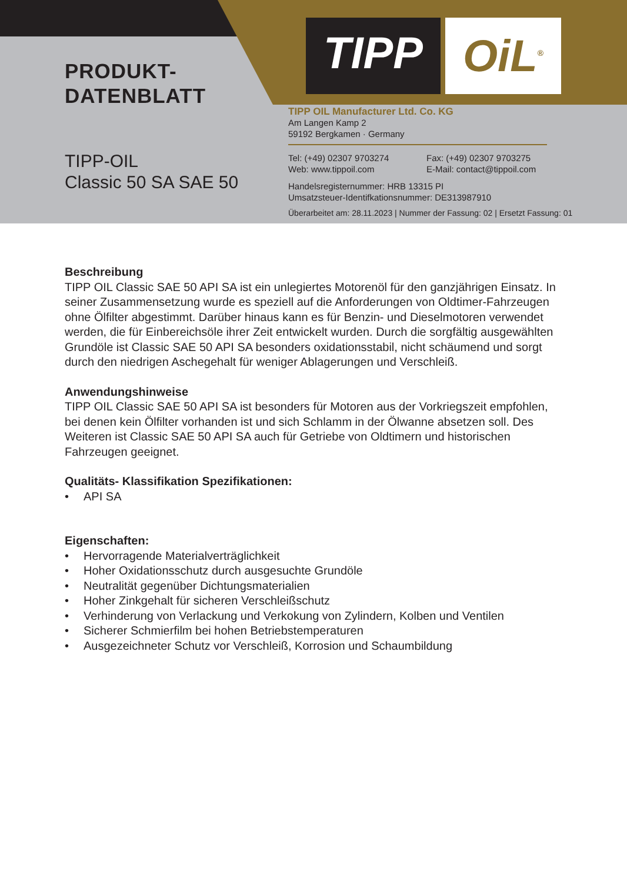PRODUKT-
DATENBLATT
TIPP-OIL
Classic 50 SA SAE 50
TIPP OiL<sup>®</sup>
TIPP OIL Manufacturer Ltd. Co. KG
Am Langen Kamp 2
59192 Bergkamen · Germany
Tel: (+49) 02307 9703274 Fax: (+49) 02307 9703275
Web: www.tippoil.com E-Mail: contact@tippoil.com
Handelsregisternummer: HRB 13315 PI
Umsatzsteuer-Identifkationsnummer: DE313987910
Überarbeitet am: 28.11.2023 | Nummer der Fassung: 02 | Ersetzt Fassung: 01
Beschreibung
TIPP OIL Classic SAE 50 API SA ist ein unlegiertes Motorenöl für den ganzjährigen Einsatz. In seiner Zusammensetzung wurde es speziell auf die Anforderungen von Oldtimer-Fahrzeugen ohne Ölfilter abgestimmt. Darüber hinaus kann es für Benzin- und Dieselmotoren verwendet werden, die für Einbereichsöle ihrer Zeit entwickelt wurden. Durch die sorgfältig ausgewählten Grundöle ist Classic SAE 50 API SA besonders oxidationsstabil, nicht schäumend und sorgt durch den niedrigen Aschegehalt für weniger Ablagerungen und Verschleiß.
Anwendungshinweise
TIPP OIL Classic SAE 50 API SA ist besonders für Motoren aus der Vorkriegszeit empfohlen, bei denen kein Ölfilter vorhanden ist und sich Schlamm in der Ölwanne absetzen soll. Des Weiteren ist Classic SAE 50 API SA auch für Getriebe von Oldtimern und historischen Fahrzeugen geeignet.
Qualitäts- Klassifikation Spezifikationen:
• API SA
Eigenschaften:
• Hervorragende Materialverträglichkeit
• Hoher Oxidationsschutz durch ausgesuchte Grundöle
• Neutralität gegenüber Dichtungsmaterialien
• Hoher Zinkgehalt für sicheren Verschleißschutz
• Verhinderung von Verlackung und Verkokung von Zylindern, Kolben und Ventilen
• Sicherer Schmierfilm bei hohen Betriebstemperaturen
• Ausgezeichneter Schutz vor Verschleiß, Korrosion und Schaumbildung